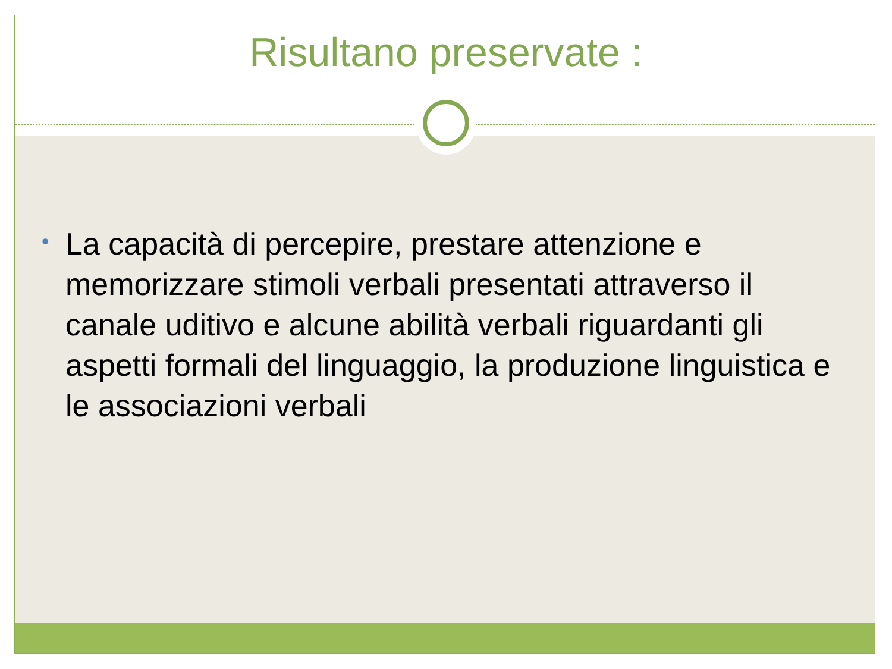Risultano preservate :
• La capacità di percepire, prestare attenzione e memorizzare stimoli verbali presentati attraverso il canale uditivo e alcune abilità verbali riguardanti gli aspetti formali del linguaggio, la produzione linguistica e le associazioni verbali